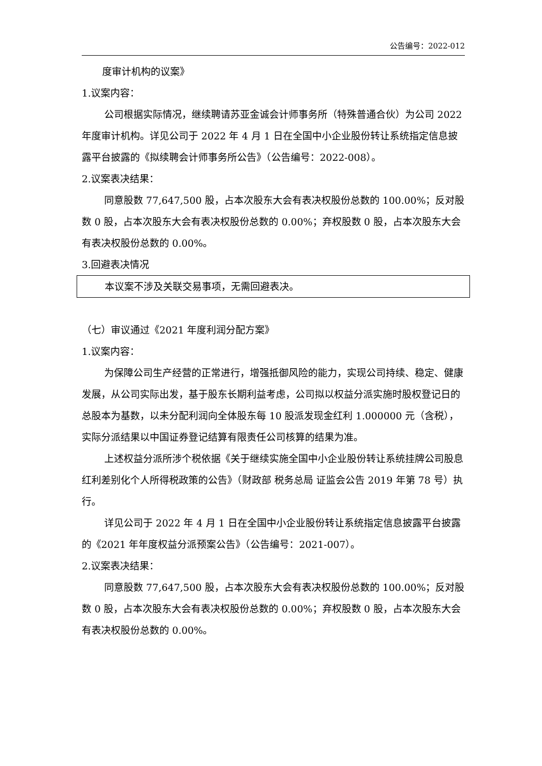公告编号：2022-012
度审计机构的议案》
1.议案内容：
公司根据实际情况，继续聘请苏亚金诚会计师事务所（特殊普通合伙）为公司 2022 年度审计机构。详见公司于 2022 年 4 月 1 日在全国中小企业股份转让系统指定信息披露平台披露的《拟续聘会计师事务所公告》（公告编号：2022-008）。
2.议案表决结果：
同意股数 77,647,500 股，占本次股东大会有表决权股份总数的 100.00%；反对股数 0 股，占本次股东大会有表决权股份总数的 0.00%；弃权股数 0 股，占本次股东大会有表决权股份总数的 0.00%。
3.回避表决情况
本议案不涉及关联交易事项，无需回避表决。
（七）审议通过《2021 年度利润分配方案》
1.议案内容：
为保障公司生产经营的正常进行，增强抵御风险的能力，实现公司持续、稳定、健康发展，从公司实际出发，基于股东长期利益考虑，公司拟以权益分派实施时股权登记日的总股本为基数，以未分配利润向全体股东每 10 股派发现金红利 1.000000 元（含税），实际分派结果以中国证券登记结算有限责任公司核算的结果为准。
上述权益分派所涉个税依据《关于继续实施全国中小企业股份转让系统挂牌公司股息红利差别化个人所得税政策的公告》（财政部 税务总局 证监会公告 2019 年第 78 号）执行。
详见公司于 2022 年 4 月 1 日在全国中小企业股份转让系统指定信息披露平台披露的《2021 年年度权益分派预案公告》（公告编号：2021-007）。
2.议案表决结果：
同意股数 77,647,500 股，占本次股东大会有表决权股份总数的 100.00%；反对股数 0 股，占本次股东大会有表决权股份总数的 0.00%；弃权股数 0 股，占本次股东大会有表决权股份总数的 0.00%。